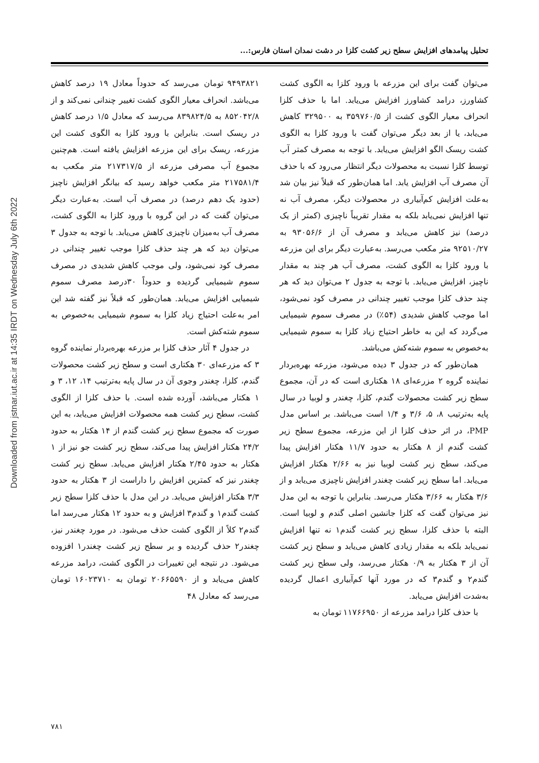Downloaded from jstnar.iut.ac.ir at 14:35 IRDT on Wednesday July 6th 2022
تحلیل پیامدهای افزایش سطح زیر کشت کلزا در دشت نمدان استان فارس:...
می‌توان گفت برای این مزرعه با ورود کلزا به الگوی کشت کشاورز، درامد کشاورز افزایش می‌یابد. اما با حذف کلزا انحراف معیار الگوی کشت از ۳۵۹۷۶۰/۵ به ۳۲۹۵۰۰ کاهش می‌یابد، یا از بعد دیگر می‌توان گفت با ورود کلزا به الگوی کشت ریسک الگو افزایش می‌یابد. با توجه به مصرف کمتر آب توسط کلزا نسبت به محصولات دیگر انتظار می‌رود که با حذف آن مصرف آب افزایش یابد. اما همان‌طور که قبلاً نیز بیان شد به‌علت افزایش کم‌آبیاری در محصولات دیگر، مصرف آب نه تنها افزایش نمی‌یابد بلکه به مقدار تقریباً ناچیزی (کمتر از یک درصد) نیز کاهش می‌یابد و مصرف آن از ۹۳۰۵۶/۶ به ۹۲۵۱۰/۲۷ متر مکعب می‌رسد. به‌عبارت دیگر برای این مزرعه با ورود کلزا به الگوی کشت، مصرف آب هر چند به مقدار ناچیز، افزایش می‌یابد. با توجه به جدول ۲ می‌توان دید که هر چند حذف کلزا موجب تغییر چندانی در مصرف کود نمی‌شود، اما موجب کاهش شدیدی (۵۴٪) در مصرف سموم شیمیایی می‌گردد که این به خاطر احتیاج زیاد کلزا به سموم شیمیایی به‌خصوص به سموم شته‌کش می‌باشد.
همان‌طور که در جدول ۳ دیده می‌شود، مزرعه بهره‌بردار نماینده گروه ۲ مزرعه‌ای ۱۸ هکتاری است که در آن، مجموع سطح زیر کشت محصولات گندم، کلزا، چغندر و لوبیا در سال پایه به‌ترتیب ۸، ۵، ۳/۶ و ۱/۴ است می‌باشد. بر اساس مدل PMP، در اثر حذف کلزا از این مزرعه، مجموع سطح زیر کشت گندم از ۸ هکتار به حدود ۱۱/۷ هکتار افزایش پیدا می‌کند، سطح زیر کشت لوبیا نیز به ۲/۶۶ هکتار افزایش می‌یابد. اما سطح زیر کشت چغندر افزایش ناچیزی می‌یابد و از ۳/۶ هکتار به ۳/۶۶ هکتار می‌رسد. بنابراین با توجه به این مدل نیز می‌توان گفت که کلزا جانشین اصلی گندم و لوبیا است. البته با حذف کلزا، سطح زیر کشت گندم۱ نه تنها افزایش نمی‌یابد بلکه به مقدار زیادی کاهش می‌یابد و سطح زیر کشت آن از ۳ هکتار به ۰/۹ هکتار می‌رسد، ولی سطح زیر کشت گندم۲ و گندم۳ که در مورد آنها کم‌آبیاری اعمال گردیده به‌شدت افزایش می‌یابد.
با حذف کلزا درامد مزرعه از ۱۱۷۶۶۹۵۰ تومان به
۹۴۹۳۸۲۱ تومان می‌رسد که حدوداً معادل ۱۹ درصد کاهش می‌باشد. انحراف معیار الگوی کشت تغییر چندانی نمی‌کند و از ۸۵۲۰۴۲/۸ به ۸۳۹۸۲۴/۵ می‌رسد که معادل ۱/۵ درصد کاهش در ریسک است. بنابراین با ورود کلزا به الگوی کشت این مزرعه، ریسک برای این مزرعه افزایش یافته است. هم‌چنین مجموع آب مصرفی مزرعه از ۲۱۷۳۱۷/۵ متر مکعب به ۲۱۷۵۸۱/۴ متر مکعب خواهد رسید که بیانگر افزایش ناچیز (حدود یک دهم درصد) در مصرف آب است. به‌عبارت دیگر می‌توان گفت که در این گروه با ورود کلزا به الگوی کشت، مصرف آب به‌میزان ناچیزی کاهش می‌یابد. با توجه به جدول ۳ می‌توان دید که هر چند حذف کلزا موجب تغییر چندانی در مصرف کود نمی‌شود، ولی موجب کاهش شدیدی در مصرف سموم شیمیایی گردیده و حدوداً ۳۰درصد مصرف سموم شیمیایی افزایش می‌یابد. همان‌طور که قبلاً نیز گفته شد این امر به‌علت احتیاج زیاد کلزا به سموم شیمیایی به‌خصوص به سموم شته‌کش است.
در جدول ۴ آثار حذف کلزا بر مزرعه بهره‌بردار نماینده گروه ۳ که مزرعه‌ای ۳۰ هکتاری است و سطح زیر کشت محصولات گندم، کلزا، چغندر وجوی آن در سال پایه به‌ترتیب ۱۴، ۱۲، ۳ و ۱ هکتار می‌باشد، آورده شده است. با حذف کلزا از الگوی کشت، سطح زیر کشت همه محصولات افزایش می‌یابد، به این صورت که مجموع سطح زیر کشت گندم از ۱۴ هکتار به حدود ۲۴/۲ هکتار افزایش پیدا می‌کند، سطح زیر کشت جو نیز از ۱ هکتار به حدود ۲/۴۵ هکتار افزایش می‌یابد. سطح زیر کشت چغندر نیز که کمترین افزایش را داراست از ۳ هکتار به حدود ۳/۳ هکتار افزایش می‌یابد. در این مدل با حذف کلزا سطح زیر کشت گندم۱ و گندم۳ افزایش و به حدود ۱۲ هکتار می‌رسد اما گندم۲ کلاً از الگوی کشت حذف می‌شود. در مورد چغندر نیز، چغندر۲ حذف گردیده و بر سطح زیر کشت چغندر۱ افزوده می‌شود. در نتیجه این تغییرات در الگوی کشت، درامد مزرعه کاهش می‌یابد و از ۲۰۶۶۵۵۹۰ تومان به ۱۶۰۲۳۷۱۰ تومان می‌رسد که معادل ۴۸
۷۸۱